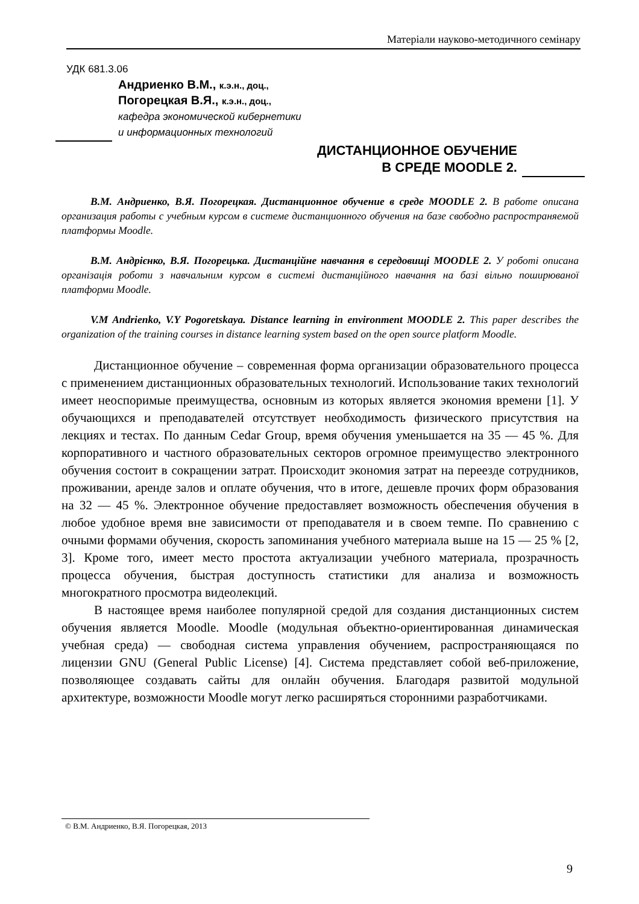Матеріали науково-методичного семінару
УДК 681.3.06
Андриенко В.М., к.э.н., доц.,
Погорецкая В.Я., к.э.н., доц.,
кафедра экономической кибернетики
и информационных технологий
ДИСТАНЦИОННОЕ ОБУЧЕНИЕ
В СРЕДЕ MOODLE 2.
В.М. Андриенко, В.Я. Погорецкая. Дистанционное обучение в среде MOODLE 2. В работе описана организация работы с учебным курсом в системе дистанционного обучения на базе свободно распространяемой платформы Moodle.
В.М. Андрієнко, В.Я. Погорецька. Дистанційне навчання в середовищі MOODLE 2. У роботі описана організація роботи з навчальним курсом в системі дистанційного навчання на базі вільно поширюваної платформи Moodle.
V.M Andrienko, V.Y Pogoretskaya. Distance learning in environment MOODLE 2. This paper describes the organization of the training courses in distance learning system based on the open source platform Moodle.
Дистанционное обучение – современная форма организации образовательного процесса с применением дистанционных образовательных технологий. Использование таких технологий имеет неоспоримые преимущества, основным из которых является экономия времени [1]. У обучающихся и преподавателей отсутствует необходимость физического присутствия на лекциях и тестах. По данным Cedar Group, время обучения уменьшается на 35 — 45 %. Для корпоративного и частного образовательных секторов огромное преимущество электронного обучения состоит в сокращении затрат. Происходит экономия затрат на переезде сотрудников, проживании, аренде залов и оплате обучения, что в итоге, дешевле прочих форм образования на 32 — 45 %. Электронное обучение предоставляет возможность обеспечения обучения в любое удобное время вне зависимости от преподавателя и в своем темпе. По сравнению с очными формами обучения, скорость запоминания учебного материала выше на 15 — 25 % [2, 3]. Кроме того, имеет место простота актуализации учебного материала, прозрачность процесса обучения, быстрая доступность статистики для анализа и возможность многократного просмотра видеолекций.
В настоящее время наиболее популярной средой для создания дистанционных систем обучения является Moodle. Moodle (модульная объектно-ориентированная динамическая учебная среда) — свободная система управления обучением, распространяющаяся по лицензии GNU (General Public License) [4]. Система представляет собой веб-приложение, позволяющее создавать сайты для онлайн обучения. Благодаря развитой модульной архитектуре, возможности Moodle могут легко расширяться сторонними разработчиками.
© В.М. Андриенко, В.Я. Погорецкая, 2013
9